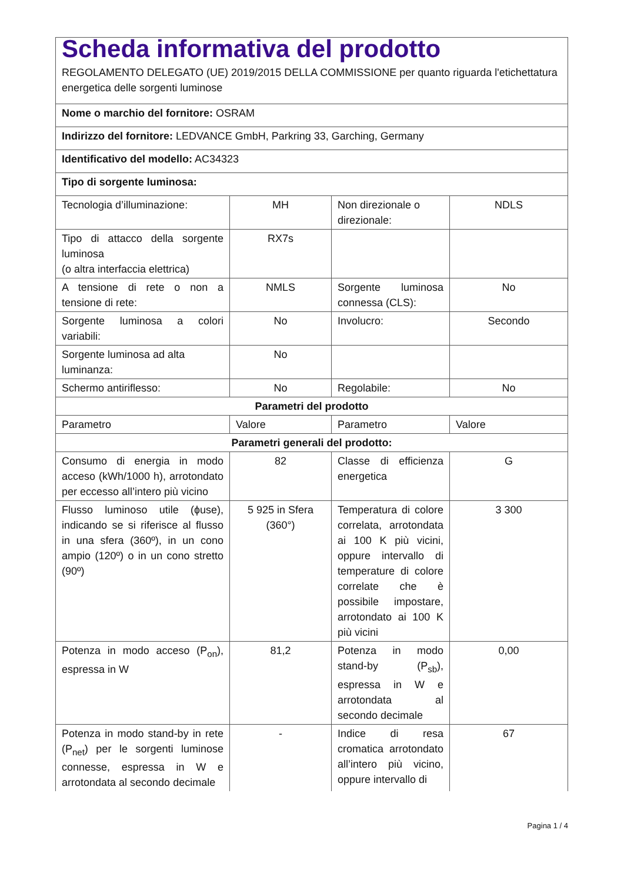| Scheda informativa del prodotto REGOLAMENTO DELEGATO (UE) 2019/2015 DELLA COMMISSIONE per quanto riguarda l'etichettatura energetica delle sorgenti luminose | | | |
| Nome o marchio del fornitore: OSRAM | | | |
| Indirizzo del fornitore: LEDVANCE GmbH, Parkring 33, Garching, Germany | | | |
| Identificativo del modello: AC34323 | | | |
| Tipo di sorgente luminosa: | | | |
| Tecnologia d’illuminazione: | MH | Non direzionale o direzionale: | NDLS |
| Tipo di attacco della sorgente luminosa (o altra interfaccia elettrica) | RX7s | | |
| A tensione di rete o non a tensione di rete: | NMLS | Sorgente luminosa connessa (CLS): | No |
| Sorgente luminosa a colori variabili: | No | Involucro: | Secondo |
| Sorgente luminosa ad alta luminanza: | No | | |
| Schermo antiriflesso: | No | Regolabile: | No |
| Parametri del prodotto | | | |
| Parametro | Valore | Parametro | Valore |
| Parametri generali del prodotto: | | | |
| Consumo di energia in modo acceso (kWh/1000 h), arrotondato per eccesso all’intero più vicino | 82 | Classe di efficienza energetica | G |
| Flusso luminoso utile (ɸuse), indicando se si riferisce al flusso in una sfera (360º), in un cono ampio (120º) o in un cono stretto (90º) | 5 925 in Sfera (360°) | Temperatura di colore correlata, arrotondata ai 100 K più vicini, oppure intervallo di temperature di colore correlate che è possibile impostare, arrotondato ai 100 K più vicini | 3 300 |
| Potenza in modo acceso (P<sub>on</sub>), espressa in W | 81,2 | Potenza in modo stand-by (P<sub>sb</sub>), espressa in W e arrotondata al secondo decimale | 0,00 |
| Potenza in modo stand-by in rete (P<sub>net</sub>) per le sorgenti luminose connesse, espressa in W e arrotondata al secondo decimale | - | Indice di resa cromatica arrotondato all’intero più vicino, oppure intervallo di | 67 |
Pagina 1 / 4